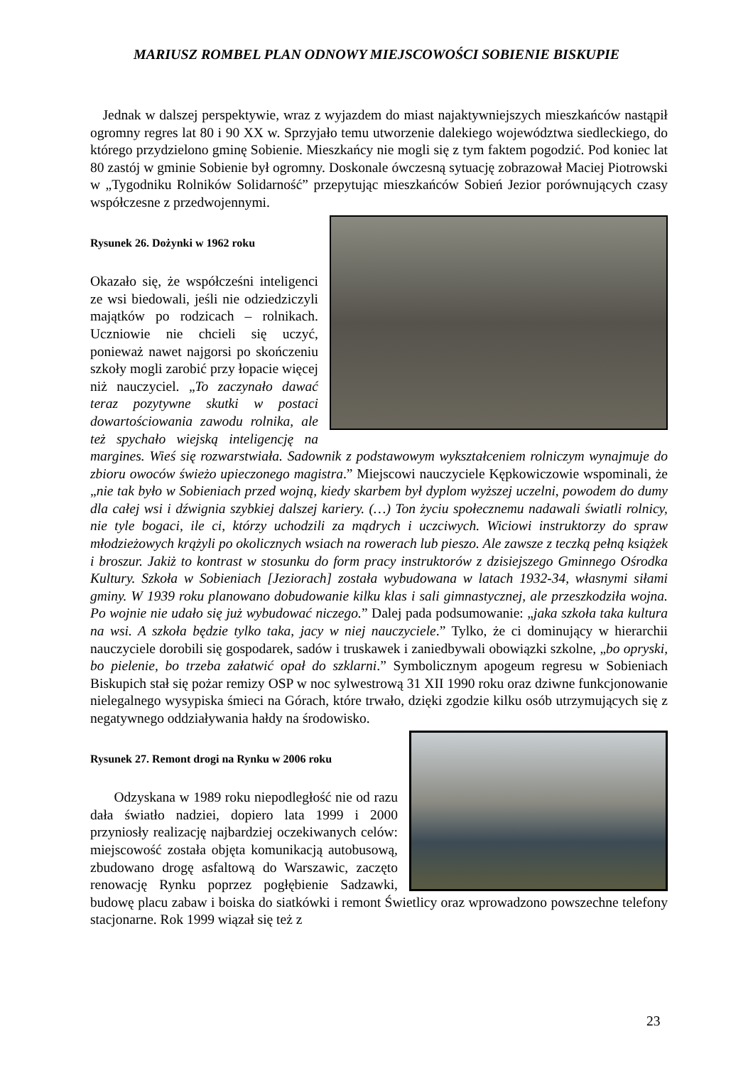MARIUSZ ROMBEL PLAN ODNOWY MIEJSCOWOŚCI SOBIENIE BISKUPIE
Jednak w dalszej perspektywie, wraz z wyjazdem do miast najaktywniejszych mieszkańców nastąpił ogromny regres lat 80 i 90 XX w. Sprzyjało temu utworzenie dalekiego województwa siedleckiego, do którego przydzielono gminę Sobienie. Mieszkańcy nie mogli się z tym faktem pogodzić. Pod koniec lat 80 zastój w gminie Sobienie był ogromny. Doskonale ówczesną sytuację zobrazował Maciej Piotrowski w „Tygodniku Rolników Solidarność” przepytując mieszkańców Sobień Jezior porównujących czasy współczesne z przedwojennymi.
Rysunek 26. Dożynki w 1962 roku
Okazało się, że współcześni inteligenci ze wsi biedowali, jeśli nie odziedziczyli majątków po rodzicach – rolnikach. Uczniowie nie chcieli się uczyć, ponieważ nawet najgorsi po skończeniu szkoły mogli zarobić przy łopacie więcej niż nauczyciel. „To zaczynało dawać teraz pozytywne skutki w postaci dowartościowania zawodu rolnika, ale też spychało wiejską inteligencję na margines. Wieś się rozwarstwiała. Sadownik z podstawowym wykształceniem rolniczym wynajmuje do zbioru owoców świeżo upieczonego magistra.” Miejscowi nauczyciele Kępkowiczowie wspominali, że „nie tak było w Sobieniach przed wojną, kiedy skarbem był dyplom wyższej uczelni, powodem do dumy dla całej wsi i dźwignia szybkiej dalszej kariery. (…) Ton życiu społecznemu nadawali światli rolnicy, nie tyle bogaci, ile ci, którzy uchodzili za mądrych i uczciwych. Wiciowi instruktorzy do spraw młodzieżowych krążyli po okolicznych wsiach na rowerach lub pieszo. Ale zawsze z teczką pełną książek i broszur. Jakiż to kontrast w stosunku do form pracy instruktorów z dzisiejszego Gminnego Ośrodka Kultury. Szkoła w Sobieniach [Jeziorach] została wybudowana w latach 1932-34, własnymi siłami gminy. W 1939 roku planowano dobudowanie kilku klas i sali gimnastycznej, ale przeszkodziła wojna. Po wojnie nie udało się już wybudować niczego.” Dalej pada podsumowanie: „jaka szkoła taka kultura na wsi. A szkoła będzie tylko taka, jacy w niej nauczyciele.” Tylko, że ci dominujący w hierarchii nauczyciele dorobili się gospodarek, sadów i truskawek i zaniedbywali obowiązki szkolne, „bo opryski, bo pielenie, bo trzeba załatwić opał do szklarni.” Symbolicznym apogeum regresu w Sobieniach Biskupich stał się pożar remizy OSP w noc sylwestrową 31 XII 1990 roku oraz dziwne funkcjonowanie nielegalnego wysypiska śmieci na Górach, które trwało, dzięki zgodzie kilku osób utrzymujących się z negatywnego oddziaływania hałdy na środowisko.
Rysunek 27. Remont drogi na Rynku w 2006 roku
Odzyskana w 1989 roku niepodległość nie od razu dała światło nadziei, dopiero lata 1999 i 2000 przyniosły realizację najbardziej oczekiwanych celów: miejscowość została objęta komunikacją autobusową, zbudowano drogę asfaltową do Warszawic, zaczęto renowację Rynku poprzez pogłębienie Sadzawki, budowę placu zabaw i boiska do siatkówki i remont Świetlicy oraz wprowadzono powszechne telefony stacjonarne. Rok 1999 wiązał się też z
23